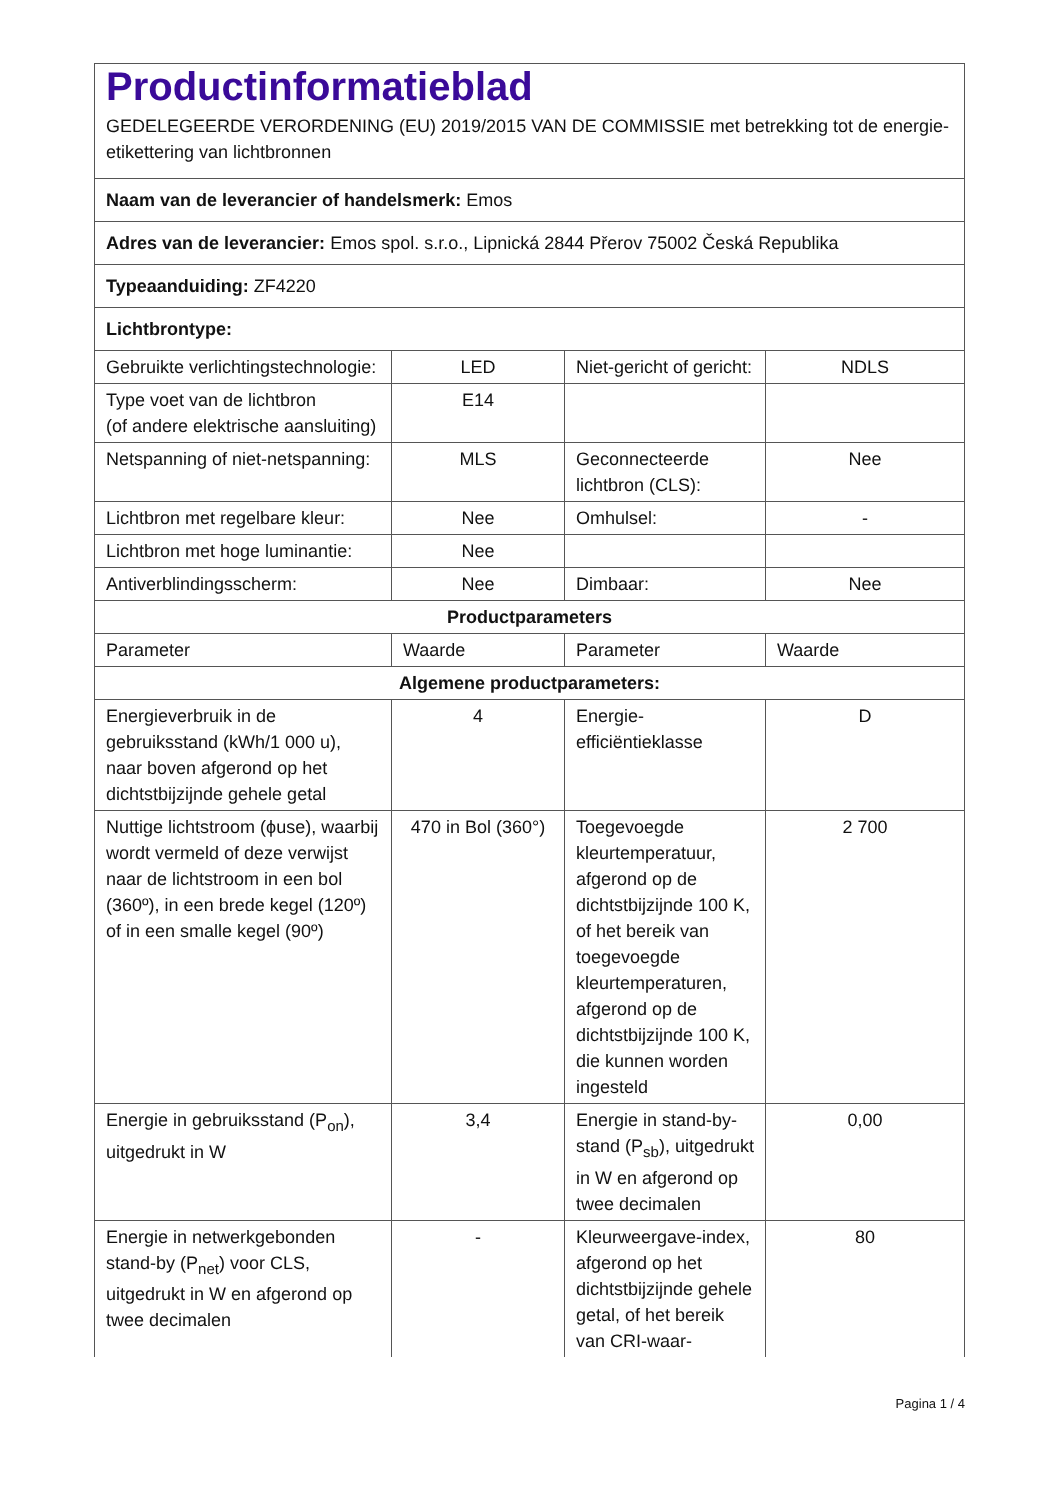| Productinformatieblad GEDELEGEERDE VERORDENING (EU) 2019/2015 VAN DE COMMISSIE met betrekking tot de energie-etikettering van lichtbronnen | | | |
| Naam van de leverancier of handelsmerk: Emos | | | |
| Adres van de leverancier: Emos spol. s.r.o., Lipnická 2844 Přerov 75002 Česká Republika | | | |
| Typeaanduiding: ZF4220 | | | |
| Lichtbrontype: | | | |
| Gebruikte verlichtingstechnologie: | LED | Niet-gericht of gericht: | NDLS |
| Type voet van de lichtbron (of andere elektrische aansluiting) | E14 | | |
| Netspanning of niet-netspanning: | MLS | Geconnecteerde lichtbron (CLS): | Nee |
| Lichtbron met regelbare kleur: | Nee | Omhulsel: | - |
| Lichtbron met hoge luminantie: | Nee | | |
| Antiverblindingsscherm: | Nee | Dimbaar: | Nee |
| Productparameters | | | |
| Parameter | Waarde | Parameter | Waarde |
| Algemene productparameters: | | | |
| Energieverbruik in de gebruiksstand (kWh/1 000 u), naar boven afgerond op het dichtstbijzijnde gehele getal | 4 | Energie-efficiëntieklasse | D |
| Nuttige lichtstroom (ϕuse), waarbij wordt vermeld of deze verwijst naar de lichtstroom in een bol (360º), in een brede kegel (120º) of in een smalle kegel (90º) | 470 in Bol (360°) | Toegevoegde kleurtemperatuur, afgerond op de dichtstbijzijnde 100 K, of het bereik van toegevoegde kleurtemperaturen, afgerond op de dichtstbijzijnde 100 K, die kunnen worden ingesteld | 2 700 |
| Energie in gebruiksstand (P<sub>on</sub>), uitgedrukt in W | 3,4 | Energie in stand-by-stand (P<sub>sb</sub>), uitgedrukt in W en afgerond op twee decimalen | 0,00 |
| Energie in netwerkgebonden stand-by (P<sub>net</sub>) voor CLS, uitgedrukt in W en afgerond op twee decimalen | - | Kleurweergave-index, afgerond op het dichtstbijzijnde gehele getal, of het bereik van CRI-waar- | 80 |
Pagina 1 / 4